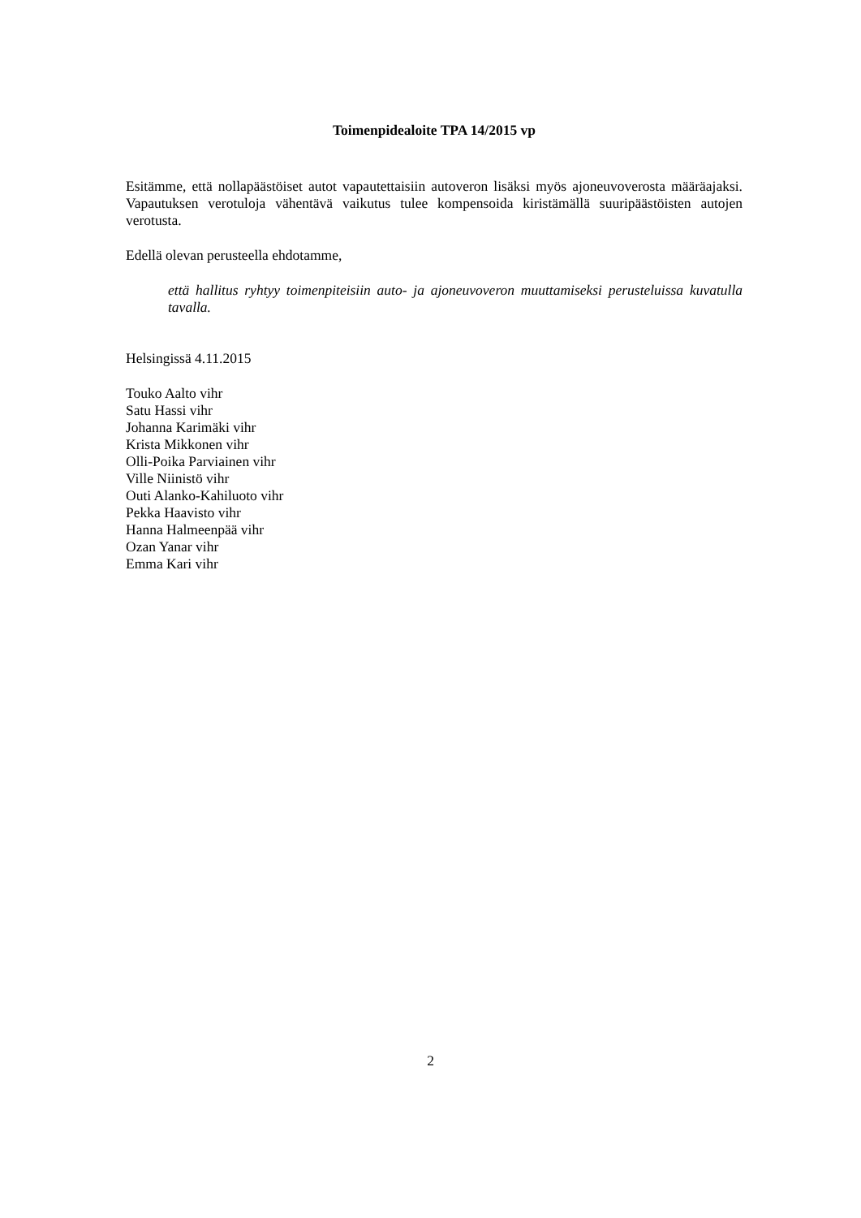Toimenpidealoite TPA 14/2015 vp
Esitämme, että nollapäästöiset autot vapautettaisiin autoveron lisäksi myös ajoneuvoverosta määräajaksi. Vapautuksen verotuloja vähentävä vaikutus tulee kompensoida kiristämällä suuripäästöisten autojen verotusta.
Edellä olevan perusteella ehdotamme,
että hallitus ryhtyy toimenpiteisiin auto- ja ajoneuvoveron muuttamiseksi perusteluissa kuvatulla tavalla.
Helsingissä 4.11.2015
Touko Aalto vihr
Satu Hassi vihr
Johanna Karimäki vihr
Krista Mikkonen vihr
Olli-Poika Parviainen vihr
Ville Niinistö vihr
Outi Alanko-Kahiluoto vihr
Pekka Haavisto vihr
Hanna Halmeenpää vihr
Ozan Yanar vihr
Emma Kari vihr
2